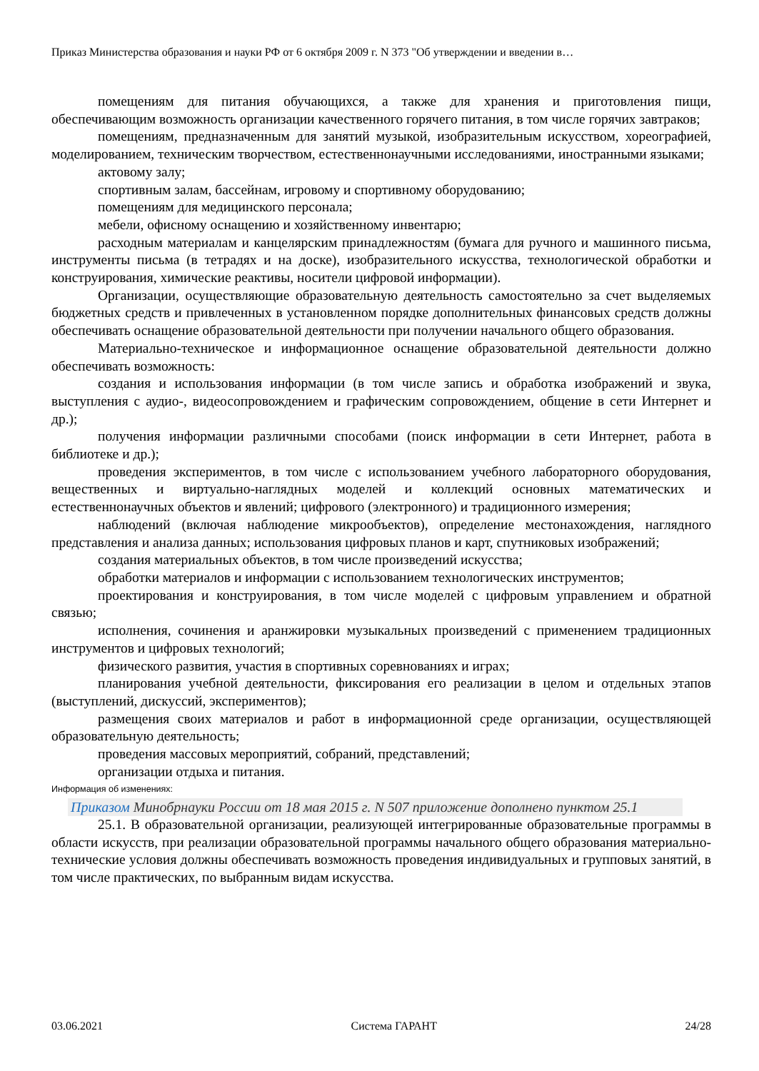Приказ Министерства образования и науки РФ от 6 октября 2009 г. N 373 "Об утверждении и введении в…
помещениям для питания обучающихся, а также для хранения и приготовления пищи, обеспечивающим возможность организации качественного горячего питания, в том числе горячих завтраков;
помещениям, предназначенным для занятий музыкой, изобразительным искусством, хореографией, моделированием, техническим творчеством, естественнонаучными исследованиями, иностранными языками;
актовому залу;
спортивным залам, бассейнам, игровому и спортивному оборудованию;
помещениям для медицинского персонала;
мебели, офисному оснащению и хозяйственному инвентарю;
расходным материалам и канцелярским принадлежностям (бумага для ручного и машинного письма, инструменты письма (в тетрадях и на доске), изобразительного искусства, технологической обработки и конструирования, химические реактивы, носители цифровой информации).
Организации, осуществляющие образовательную деятельность самостоятельно за счет выделяемых бюджетных средств и привлеченных в установленном порядке дополнительных финансовых средств должны обеспечивать оснащение образовательной деятельности при получении начального общего образования.
Материально-техническое и информационное оснащение образовательной деятельности должно обеспечивать возможность:
создания и использования информации (в том числе запись и обработка изображений и звука, выступления с аудио-, видеосопровождением и графическим сопровождением, общение в сети Интернет и др.);
получения информации различными способами (поиск информации в сети Интернет, работа в библиотеке и др.);
проведения экспериментов, в том числе с использованием учебного лабораторного оборудования, вещественных и виртуально-наглядных моделей и коллекций основных математических и естественнонаучных объектов и явлений; цифрового (электронного) и традиционного измерения;
наблюдений (включая наблюдение микрообъектов), определение местонахождения, наглядного представления и анализа данных; использования цифровых планов и карт, спутниковых изображений;
создания материальных объектов, в том числе произведений искусства;
обработки материалов и информации с использованием технологических инструментов;
проектирования и конструирования, в том числе моделей с цифровым управлением и обратной связью;
исполнения, сочинения и аранжировки музыкальных произведений с применением традиционных инструментов и цифровых технологий;
физического развития, участия в спортивных соревнованиях и играх;
планирования учебной деятельности, фиксирования его реализации в целом и отдельных этапов (выступлений, дискуссий, экспериментов);
размещения своих материалов и работ в информационной среде организации, осуществляющей образовательную деятельность;
проведения массовых мероприятий, собраний, представлений;
организации отдыха и питания.
Информация об изменениях:
Приказом Минобрнауки России от 18 мая 2015 г. N 507 приложение дополнено пунктом 25.1
25.1. В образовательной организации, реализующей интегрированные образовательные программы в области искусств, при реализации образовательной программы начального общего образования материально-технические условия должны обеспечивать возможность проведения индивидуальных и групповых занятий, в том числе практических, по выбранным видам искусства.
03.06.2021 Система ГАРАНТ 24/28